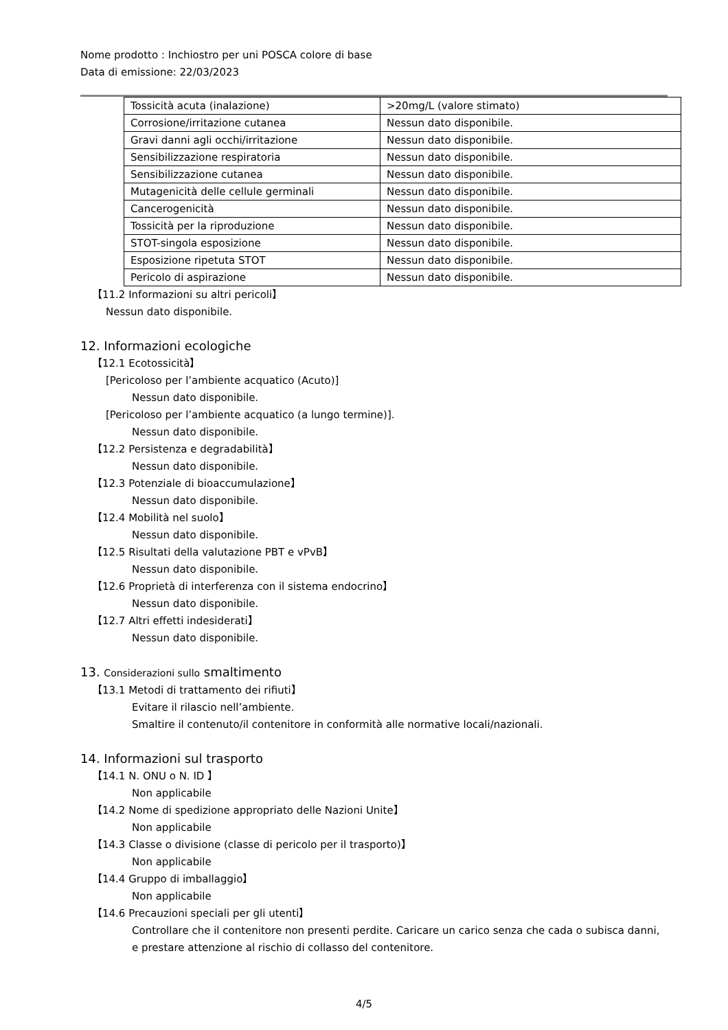Nome prodotto : Inchiostro per uni POSCA colore di base
Data di emissione: 22/03/2023
| Tossicità acuta (inalazione) | >20mg/L (valore stimato) |
| Corrosione/irritazione cutanea | Nessun dato disponibile. |
| Gravi danni agli occhi/irritazione | Nessun dato disponibile. |
| Sensibilizzazione respiratoria | Nessun dato disponibile. |
| Sensibilizzazione cutanea | Nessun dato disponibile. |
| Mutagenicità delle cellule germinali | Nessun dato disponibile. |
| Cancerogenicità | Nessun dato disponibile. |
| Tossicità per la riproduzione | Nessun dato disponibile. |
| STOT-singola esposizione | Nessun dato disponibile. |
| Esposizione ripetuta STOT | Nessun dato disponibile. |
| Pericolo di aspirazione | Nessun dato disponibile. |
【11.2 Informazioni su altri pericoli】
Nessun dato disponibile.
12. Informazioni ecologiche
【12.1 Ecotossicità】
[Pericoloso per l’ambiente acquatico (Acuto)]
Nessun dato disponibile.
[Pericoloso per l’ambiente acquatico (a lungo termine)].
Nessun dato disponibile.
【12.2 Persistenza e degradabilità】
Nessun dato disponibile.
【12.3 Potenziale di bioaccumulazione】
Nessun dato disponibile.
【12.4 Mobilità nel suolo】
Nessun dato disponibile.
【12.5 Risultati della valutazione PBT e vPvB】
Nessun dato disponibile.
【12.6 Proprietà di interferenza con il sistema endocrino】
Nessun dato disponibile.
【12.7 Altri effetti indesiderati】
Nessun dato disponibile.
13. Considerazioni sullo smaltimento
【13.1 Metodi di trattamento dei rifiuti】
Evitare il rilascio nell’ambiente.
Smaltire il contenuto/il contenitore in conformità alle normative locali/nazionali.
14. Informazioni sul trasporto
【14.1 N. ONU o N. ID 】
Non applicabile
【14.2 Nome di spedizione appropriato delle Nazioni Unite】
Non applicabile
【14.3 Classe o divisione (classe di pericolo per il trasporto)】
Non applicabile
【14.4 Gruppo di imballaggio】
Non applicabile
【14.6 Precauzioni speciali per gli utenti】
Controllare che il contenitore non presenti perdite. Caricare un carico senza che cada o subisca danni,
e prestare attenzione al rischio di collasso del contenitore.
4/5